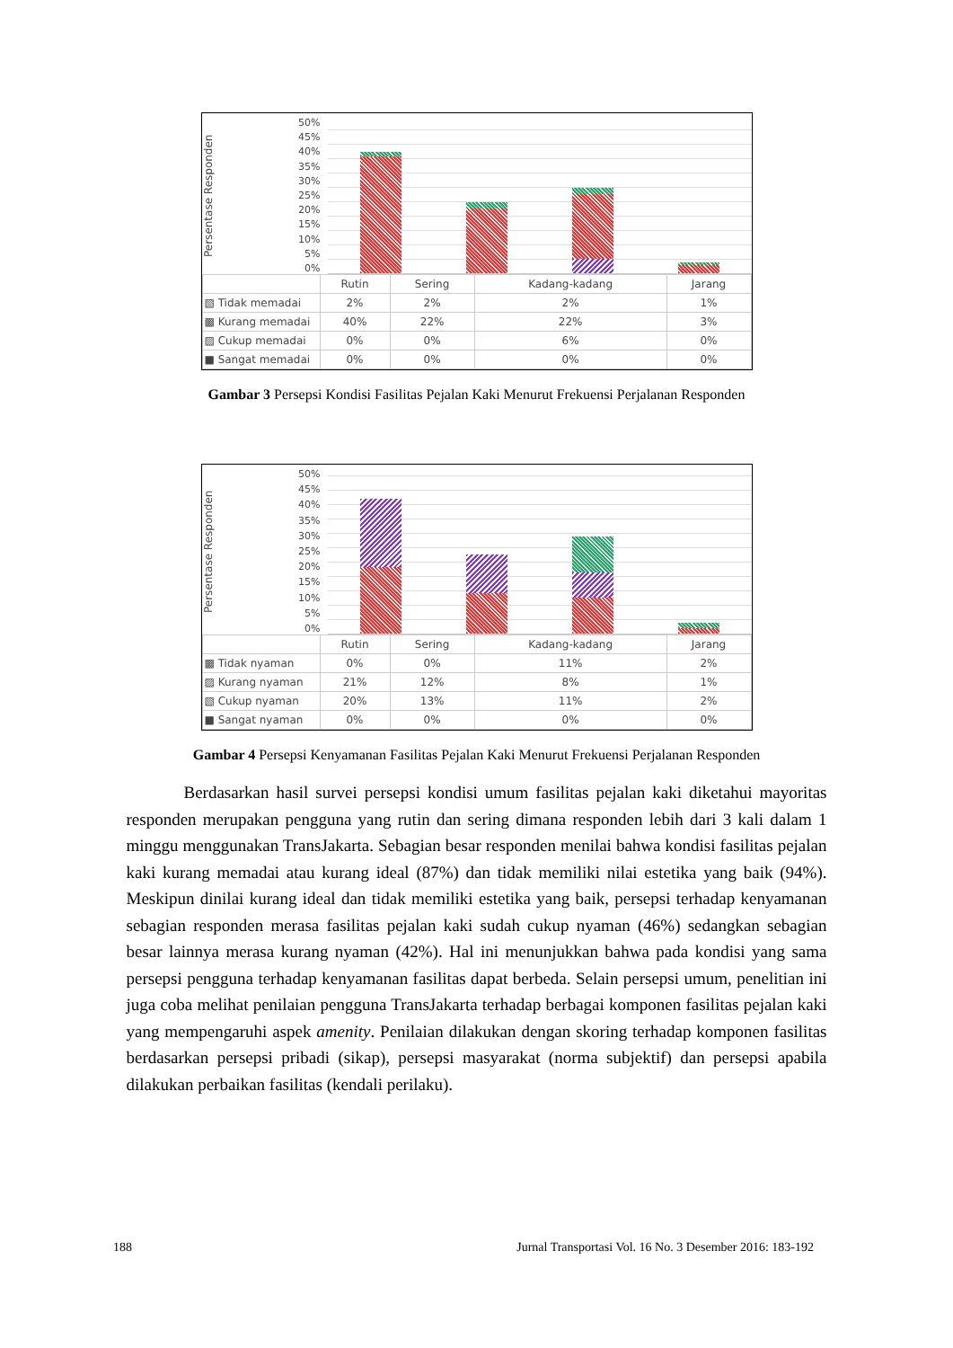Persentase Responden
50%
45%
40%
35%
30%
25%
20%
15%
10%
5%
0%
| | Rutin | Sering | Kadang-kadang | Jarang |
| --- | --- | --- | --- | --- |
| ▧ Tidak memadai | 2% | 2% | 2% | 1% |
| ▩ Kurang memadai | 40% | 22% | 22% | 3% |
| ▨ Cukup memadai | 0% | 0% | 6% | 0% |
| ■ Sangat memadai | 0% | 0% | 0% | 0% |
Gambar 3 Persepsi Kondisi Fasilitas Pejalan Kaki Menurut Frekuensi Perjalanan Responden
Persentase Responden
50%
45%
40%
35%
30%
25%
20%
15%
10%
5%
0%
| | Rutin | Sering | Kadang-kadang | Jarang |
| --- | --- | --- | --- | --- |
| ▩ Tidak nyaman | 0% | 0% | 11% | 2% |
| ▨ Kurang nyaman | 21% | 12% | 8% | 1% |
| ▧ Cukup nyaman | 20% | 13% | 11% | 2% |
| ■ Sangat nyaman | 0% | 0% | 0% | 0% |
Gambar 4 Persepsi Kenyamanan Fasilitas Pejalan Kaki Menurut Frekuensi Perjalanan Responden
Berdasarkan hasil survei persepsi kondisi umum fasilitas pejalan kaki diketahui mayoritas responden merupakan pengguna yang rutin dan sering dimana responden lebih dari 3 kali dalam 1 minggu menggunakan TransJakarta. Sebagian besar responden menilai bahwa kondisi fasilitas pejalan kaki kurang memadai atau kurang ideal (87%) dan tidak memiliki nilai estetika yang baik (94%). Meskipun dinilai kurang ideal dan tidak memiliki estetika yang baik, persepsi terhadap kenyamanan sebagian responden merasa fasilitas pejalan kaki sudah cukup nyaman (46%) sedangkan sebagian besar lainnya merasa kurang nyaman (42%). Hal ini menunjukkan bahwa pada kondisi yang sama persepsi pengguna terhadap kenyamanan fasilitas dapat berbeda. Selain persepsi umum, penelitian ini juga coba melihat penilaian pengguna TransJakarta terhadap berbagai komponen fasilitas pejalan kaki yang mempengaruhi aspek amenity. Penilaian dilakukan dengan skoring terhadap komponen fasilitas berdasarkan persepsi pribadi (sikap), persepsi masyarakat (norma subjektif) dan persepsi apabila dilakukan perbaikan fasilitas (kendali perilaku).
188 Jurnal Transportasi Vol. 16 No. 3 Desember 2016: 183-192